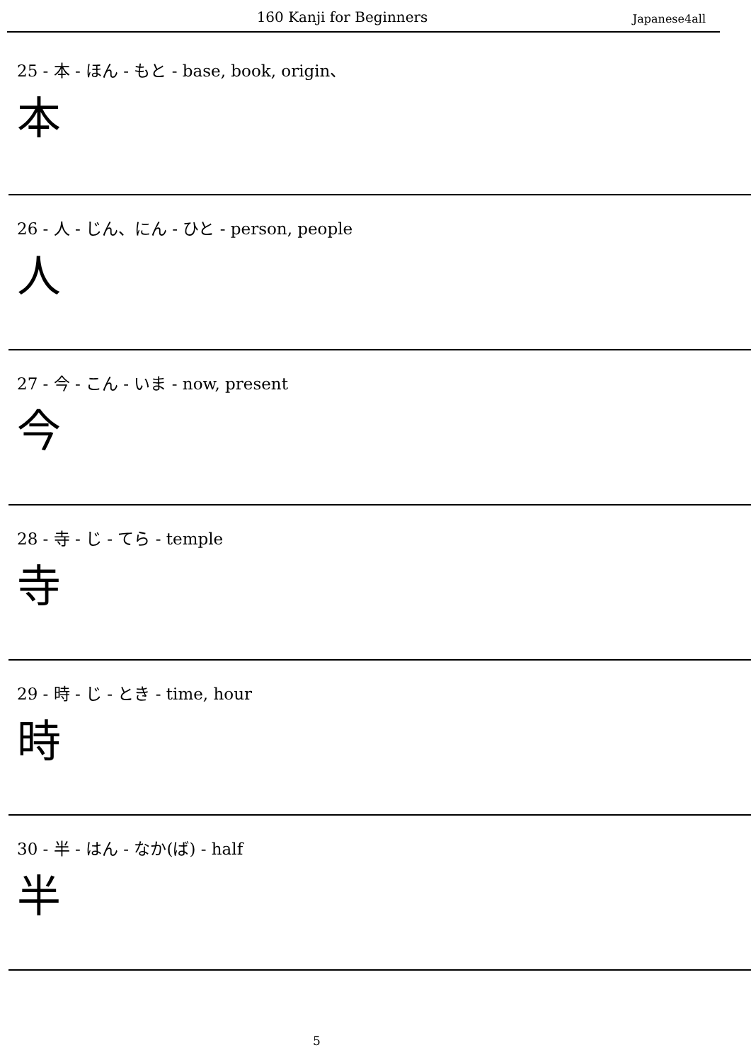160 Kanji for Beginners Japanese4all
25 - 本 - ほん - もと - base, book, origin、
本
26 - 人 - じん、にん - ひと - person, people
人
27 - 今 - こん - いま - now, present
今
28 - 寺 - じ - てら - temple
寺
29 - 時 - じ - とき - time, hour
時
30 - 半 - はん - なか(ば) - half
半
5